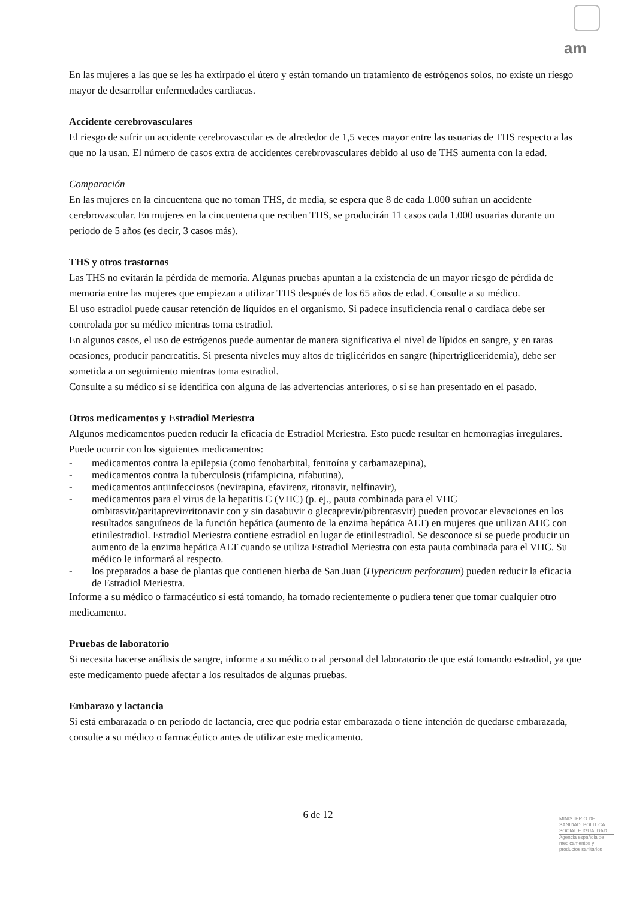am
En las mujeres a las que se les ha extirpado el útero y están tomando un tratamiento de estrógenos solos, no existe un riesgo mayor de desarrollar enfermedades cardiacas.
Accidente cerebrovasculares
El riesgo de sufrir un accidente cerebrovascular es de alrededor de 1,5 veces mayor entre las usuarias de THS respecto a las que no la usan. El número de casos extra de accidentes cerebrovasculares debido al uso de THS aumenta con la edad.
Comparación
En las mujeres en la cincuentena que no toman THS, de media, se espera que 8 de cada 1.000 sufran un accidente cerebrovascular. En mujeres en la cincuentena que reciben THS, se producirán 11 casos cada 1.000 usuarias durante un periodo de 5 años (es decir, 3 casos más).
THS y otros trastornos
Las THS no evitarán la pérdida de memoria. Algunas pruebas apuntan a la existencia de un mayor riesgo de pérdida de memoria entre las mujeres que empiezan a utilizar THS después de los 65 años de edad. Consulte a su médico.
El uso estradiol puede causar retención de líquidos en el organismo. Si padece insuficiencia renal o cardiaca debe ser controlada por su médico mientras toma estradiol.
En algunos casos, el uso de estrógenos puede aumentar de manera significativa el nivel de lípidos en sangre, y en raras ocasiones, producir pancreatitis. Si presenta niveles muy altos de triglicéridos en sangre (hipertrigliceridemia), debe ser sometida a un seguimiento mientras toma estradiol.
Consulte a su médico si se identifica con alguna de las advertencias anteriores, o si se han presentado en el pasado.
Otros medicamentos y Estradiol Meriestra
Algunos medicamentos pueden reducir la eficacia de Estradiol Meriestra. Esto puede resultar en hemorragias irregulares. Puede ocurrir con los siguientes medicamentos:
- medicamentos contra la epilepsia (como fenobarbital, fenitoína y carbamazepina),
- medicamentos contra la tuberculosis (rifampicina, rifabutina),
- medicamentos antiinfecciosos (nevirapina, efavirenz, ritonavir, nelfinavir),
- medicamentos para el virus de la hepatitis C (VHC) (p. ej., pauta combinada para el VHC ombitasvir/paritaprevir/ritonavir con y sin dasabuvir o glecaprevir/pibrentasvir) pueden provocar elevaciones en los resultados sanguíneos de la función hepática (aumento de la enzima hepática ALT) en mujeres que utilizan AHC con etinilestradiol. Estradiol Meriestra contiene estradiol en lugar de etinilestradiol. Se desconoce si se puede producir un aumento de la enzima hepática ALT cuando se utiliza Estradiol Meriestra con esta pauta combinada para el VHC. Su médico le informará al respecto.
- los preparados a base de plantas que contienen hierba de San Juan (Hypericum perforatum) pueden reducir la eficacia de Estradiol Meriestra.
Informe a su médico o farmacéutico si está tomando, ha tomado recientemente o pudiera tener que tomar cualquier otro medicamento.
Pruebas de laboratorio
Si necesita hacerse análisis de sangre, informe a su médico o al personal del laboratorio de que está tomando estradiol, ya que este medicamento puede afectar a los resultados de algunas pruebas.
Embarazo y lactancia
Si está embarazada o en periodo de lactancia, cree que podría estar embarazada o tiene intención de quedarse embarazada, consulte a su médico o farmacéutico antes de utilizar este medicamento.
6 de 12
MINISTERIO DE SANIDAD, POLITICA SOCIAL E IGUALDAD
Agencia española de medicamentos y productos sanitarios